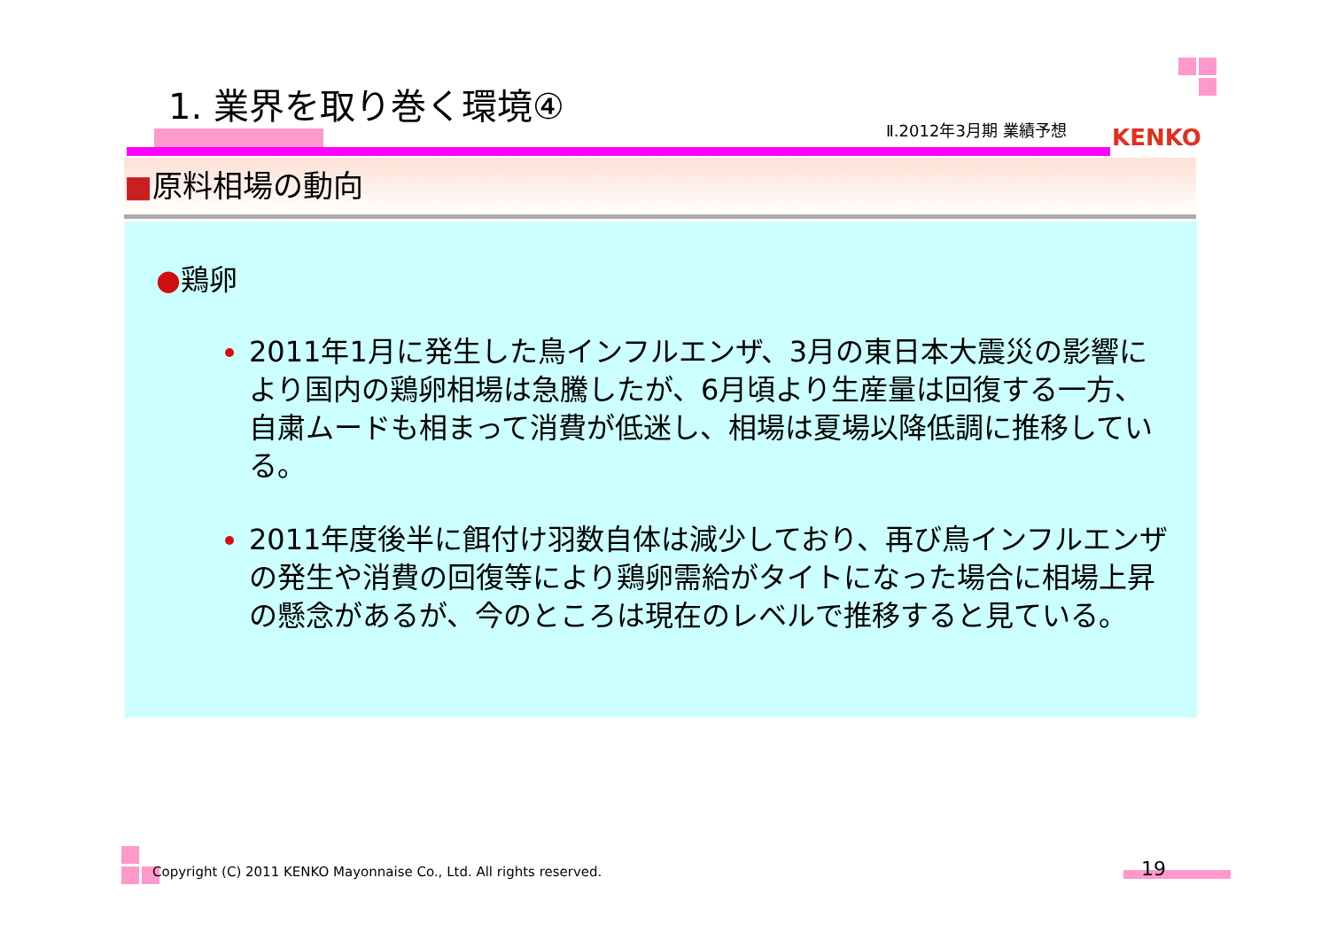1. 業界を取り巻く環境④
Ⅱ.2012年3月期 業績予想 KENKO
■原料相場の動向
●鶏卵
2011年1月に発生した鳥インフルエンザ、3月の東日本大震災の影響により国内の鶏卵相場は急騰したが、6月頃より生産量は回復する一方、自粛ムードも相まって消費が低迷し、相場は夏場以降低調に推移している。
2011年度後半に餌付け羽数自体は減少しており、再び鳥インフルエンザの発生や消費の回復等により鶏卵需給がタイトになった場合に相場上昇の懸念があるが、今のところは現在のレベルで推移すると見ている。
Copyright (C) 2011 KENKO Mayonnaise Co., Ltd. All rights reserved.
19